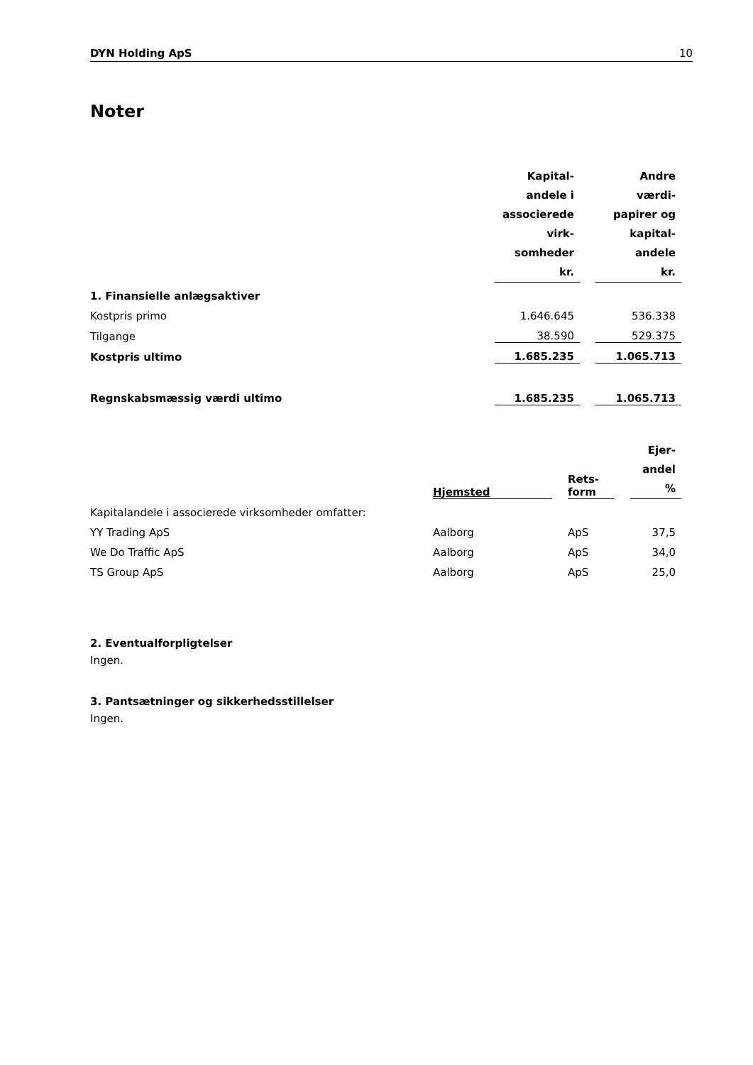DYN Holding ApS 10
Noter
| | Kapital- andele i associerede virk- somheder kr. | | Andre værdi- papirer og kapital- andele kr. |
| 1. Finansielle anlægsaktiver | | | |
| Kostpris primo | 1.646.645 | | 536.338 |
| Tilgange | 38.590 | | 529.375 |
| Kostpris ultimo | 1.685.235 | | 1.065.713 |
| Regnskabsmæssig værdi ultimo | 1.685.235 | | 1.065.713 |
| | Hjemsted | | Rets- form | | Ejer- andel % |
| Kapitalandele i associerede virksomheder omfatter: | | | | | |
| YY Trading ApS | Aalborg | | ApS | | 37,5 |
| We Do Traffic ApS | Aalborg | | ApS | | 34,0 |
| TS Group ApS | Aalborg | | ApS | | 25,0 |
2. Eventualforpligtelser
Ingen.
3. Pantsætninger og sikkerhedsstillelser
Ingen.